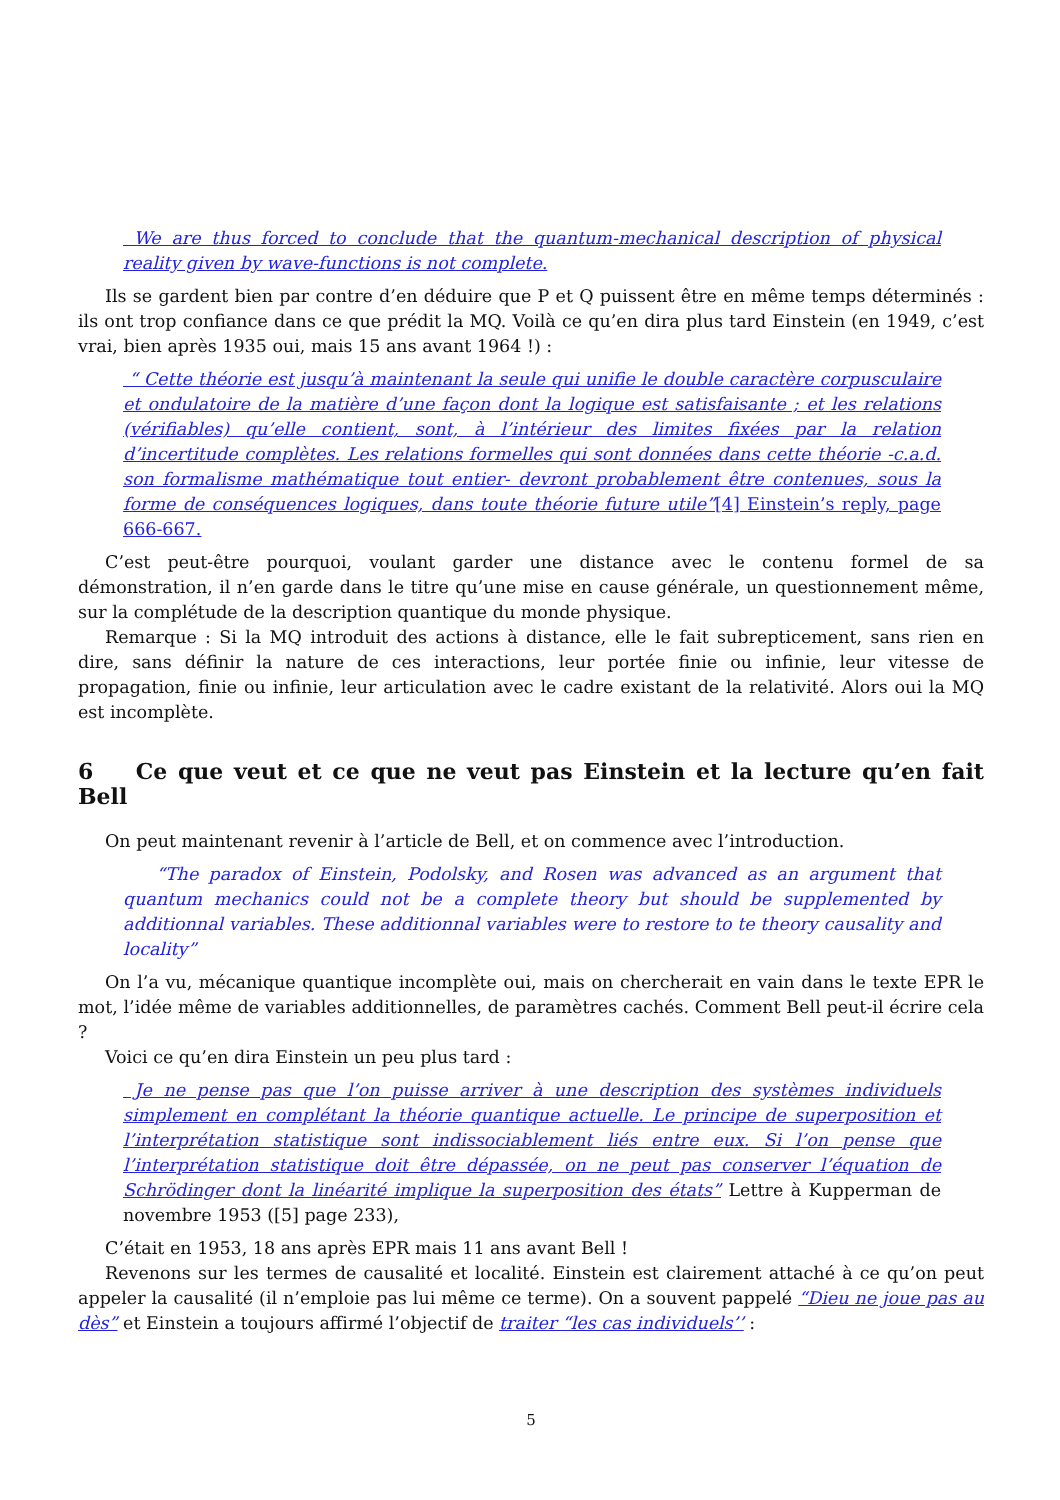We are thus forced to conclude that the quantum-mechanical description of physical reality given by wave-functions is not complete.
Ils se gardent bien par contre d’en déduire que P et Q puissent être en même temps déterminés : ils ont trop confiance dans ce que prédit la MQ. Voilà ce qu’en dira plus tard Einstein (en 1949, c’est vrai, bien après 1935 oui, mais 15 ans avant 1964 !) :
“ Cette théorie est jusqu’à maintenant la seule qui unifie le double caractère corpusculaire et ondulatoire de la matière d’une façon dont la logique est satisfaisante ; et les relations (vérifiables) qu’elle contient, sont, à l’intérieur des limites fixées par la relation d’incertitude complètes. Les relations formelles qui sont données dans cette théorie -c.a.d. son formalisme mathématique tout entier- devront probablement être contenues, sous la forme de conséquences logiques, dans toute théorie future utile”[4] Einstein’s reply, page 666-667.
C’est peut-être pourquoi, voulant garder une distance avec le contenu formel de sa démonstration, il n’en garde dans le titre qu’une mise en cause générale, un questionnement même, sur la complétude de la description quantique du monde physique.
Remarque : Si la MQ introduit des actions à distance, elle le fait subrepticement, sans rien en dire, sans définir la nature de ces interactions, leur portée finie ou infinie, leur vitesse de propagation, finie ou infinie, leur articulation avec le cadre existant de la relativité. Alors oui la MQ est incomplète.
6 Ce que veut et ce que ne veut pas Einstein et la lecture qu’en fait Bell
On peut maintenant revenir à l’article de Bell, et on commence avec l’introduction.
“The paradox of Einstein, Podolsky, and Rosen was advanced as an argument that quantum mechanics could not be a complete theory but should be supplemented by additionnal variables. These additionnal variables were to restore to te theory causality and locality”
On l’a vu, mécanique quantique incomplète oui, mais on chercherait en vain dans le texte EPR le mot, l’idée même de variables additionnelles, de paramètres cachés. Comment Bell peut-il écrire cela ?
Voici ce qu’en dira Einstein un peu plus tard :
Je ne pense pas que l’on puisse arriver à une description des systèmes individuels simplement en complétant la théorie quantique actuelle. Le principe de superposition et l’interprétation statistique sont indissociablement liés entre eux. Si l’on pense que l’interprétation statistique doit être dépassée, on ne peut pas conserver l’équation de Schrödinger dont la linéarité implique la superposition des états” Lettre à Kupperman de novembre 1953 ([5] page 233),
C’était en 1953, 18 ans après EPR mais 11 ans avant Bell !
Revenons sur les termes de causalité et localité. Einstein est clairement attaché à ce qu’on peut appeler la causalité (il n’emploie pas lui même ce terme). On a souvent pappelé “Dieu ne joue pas au dès” et Einstein a toujours affirmé l’objectif de traiter “les cas individuels’’ :
5